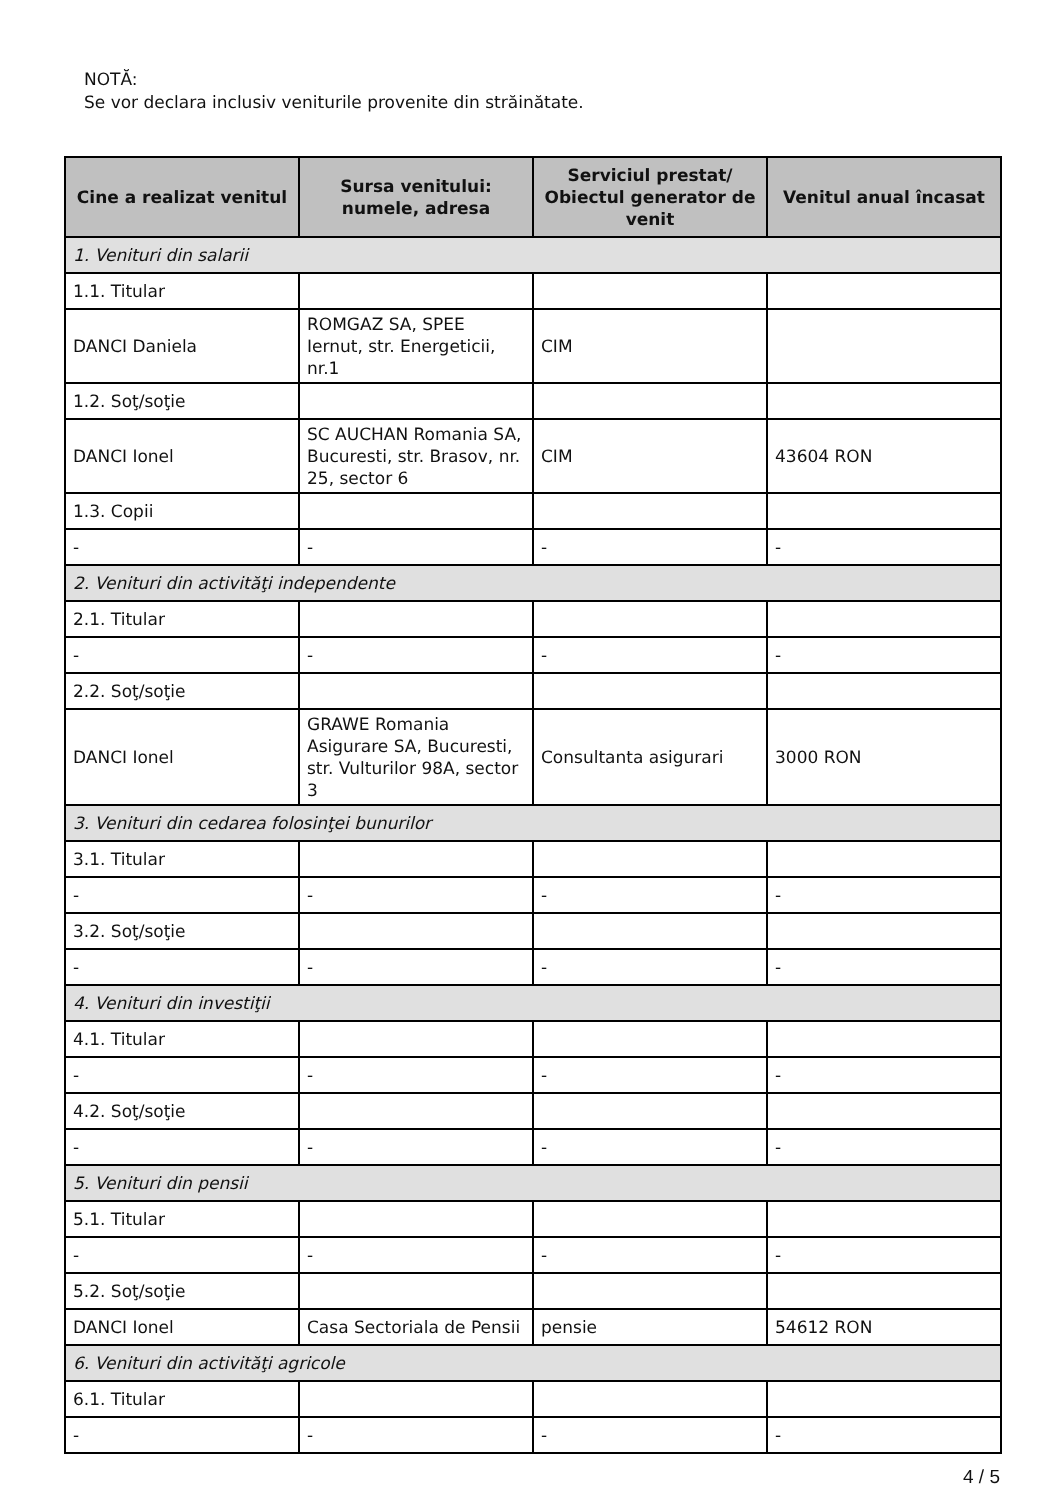NOTĂ:
Se vor declara inclusiv veniturile provenite din străinătate.
| Cine a realizat venitul | Sursa venitului: numele, adresa | Serviciul prestat/ Obiectul generator de venit | Venitul anual încasat |
| --- | --- | --- | --- |
| 1. Venituri din salarii | | | |
| 1.1. Titular | | | |
| DANCI Daniela | ROMGAZ SA, SPEE Iernut, str. Energeticii, nr.1 | CIM | |
| 1.2. Soţ/soţie | | | |
| DANCI Ionel | SC AUCHAN Romania SA, Bucuresti, str. Brasov, nr. 25, sector 6 | CIM | 43604 RON |
| 1.3. Copii | | | |
| - | - | - | - |
| 2. Venituri din activităţi independente | | | |
| 2.1. Titular | | | |
| - | - | - | - |
| 2.2. Soţ/soţie | | | |
| DANCI Ionel | GRAWE Romania Asigurare SA, Bucuresti, str. Vulturilor 98A, sector 3 | Consultanta asigurari | 3000 RON |
| 3. Venituri din cedarea folosinţei bunurilor | | | |
| 3.1. Titular | | | |
| - | - | - | - |
| 3.2. Soţ/soţie | | | |
| - | - | - | - |
| 4. Venituri din investiţii | | | |
| 4.1. Titular | | | |
| - | - | - | - |
| 4.2. Soţ/soţie | | | |
| - | - | - | - |
| 5. Venituri din pensii | | | |
| 5.1. Titular | | | |
| - | - | - | - |
| 5.2. Soţ/soţie | | | |
| DANCI Ionel | Casa Sectoriala de Pensii | pensie | 54612 RON |
| 6. Venituri din activităţi agricole | | | |
| 6.1. Titular | | | |
| - | - | - | - |
4 / 5